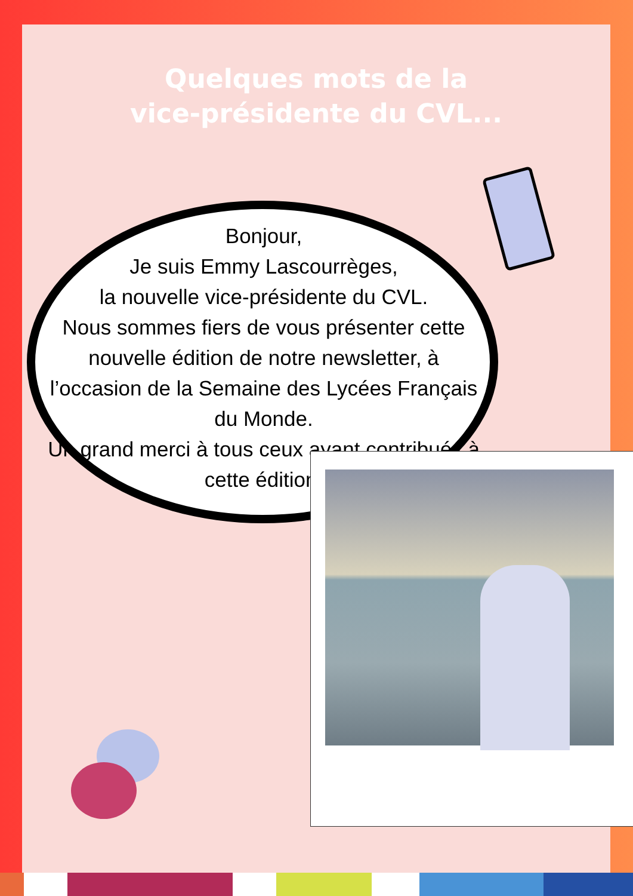Quelques mots de la
vice-présidente du CVL...
Bonjour,
Je suis Emmy Lascourrèges,
la nouvelle vice-présidente du CVL.
Nous sommes fiers de vous présenter cette nouvelle édition de notre newsletter, à l’occasion de la Semaine des Lycées Français du Monde.
Un grand merci à tous ceux ayant contribués à cette édition!